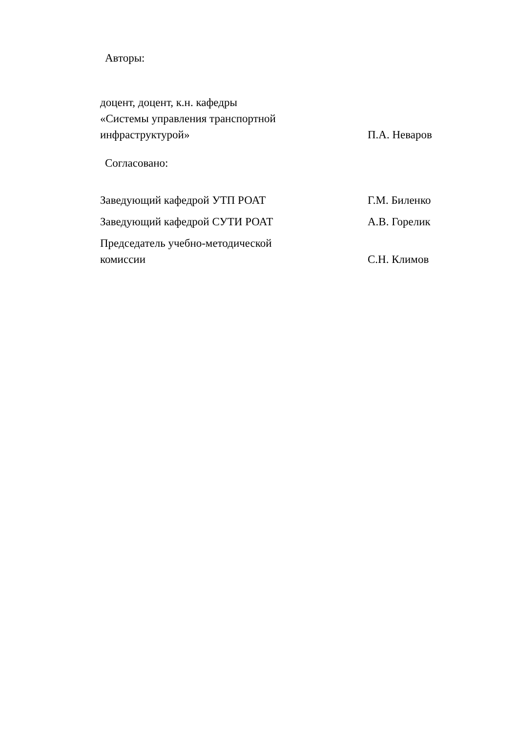Авторы:
доцент, доцент, к.н. кафедры
«Системы управления транспортной
инфраструктурой»
П.А. Неваров
Согласовано:
Заведующий кафедрой УТП РОАТ
Г.М. Биленко
Заведующий кафедрой СУТИ РОАТ
А.В. Горелик
Председатель учебно-методической
комиссии
С.Н. Климов